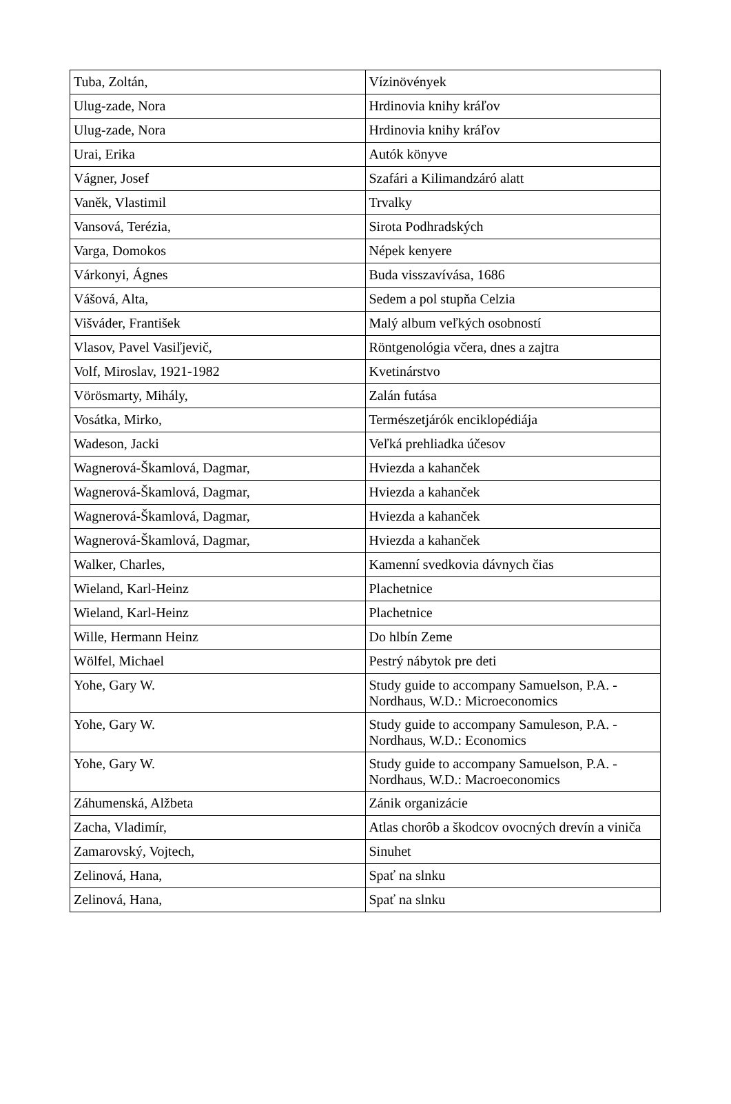| Tuba, Zoltán, | Vízinövények |
| Ulug-zade, Nora | Hrdinovia knihy kráľov |
| Ulug-zade, Nora | Hrdinovia knihy kráľov |
| Urai, Erika | Autók könyve |
| Vágner, Josef | Szafári a Kilimandzáró alatt |
| Vaněk, Vlastimil | Trvalky |
| Vansová, Terézia, | Sirota Podhradských |
| Varga, Domokos | Népek kenyere |
| Várkonyi, Ágnes | Buda visszavívása, 1686 |
| Vášová, Alta, | Sedem a pol stupňa Celzia |
| Višváder, František | Malý album veľkých osobností |
| Vlasov, Pavel Vasiľjevič, | Röntgenológia včera, dnes a zajtra |
| Volf, Miroslav, 1921-1982 | Kvetinárstvo |
| Vörösmarty, Mihály, | Zalán futása |
| Vosátka, Mirko, | Természetjárók enciklopédiája |
| Wadeson, Jacki | Veľká prehliadka účesov |
| Wagnerová-Škamlová, Dagmar, | Hviezda a kahanček |
| Wagnerová-Škamlová, Dagmar, | Hviezda a kahanček |
| Wagnerová-Škamlová, Dagmar, | Hviezda a kahanček |
| Wagnerová-Škamlová, Dagmar, | Hviezda a kahanček |
| Walker, Charles, | Kamenní svedkovia dávnych čias |
| Wieland, Karl-Heinz | Plachetnice |
| Wieland, Karl-Heinz | Plachetnice |
| Wille, Hermann Heinz | Do hlbín Zeme |
| Wölfel, Michael | Pestrý nábytok pre deti |
| Yohe, Gary W. | Study guide to accompany Samuelson, P.A. - Nordhaus, W.D.: Microeconomics |
| Yohe, Gary W. | Study guide to accompany Samuleson, P.A. - Nordhaus, W.D.: Economics |
| Yohe, Gary W. | Study guide to accompany Samuelson, P.A. - Nordhaus, W.D.: Macroeconomics |
| Záhumenská, Alžbeta | Zánik organizácie |
| Zacha, Vladimír, | Atlas chorôb a škodcov ovocných drevín a viniča |
| Zamarovský, Vojtech, | Sinuhet |
| Zelinová, Hana, | Spať na slnku |
| Zelinová, Hana, | Spať na slnku |